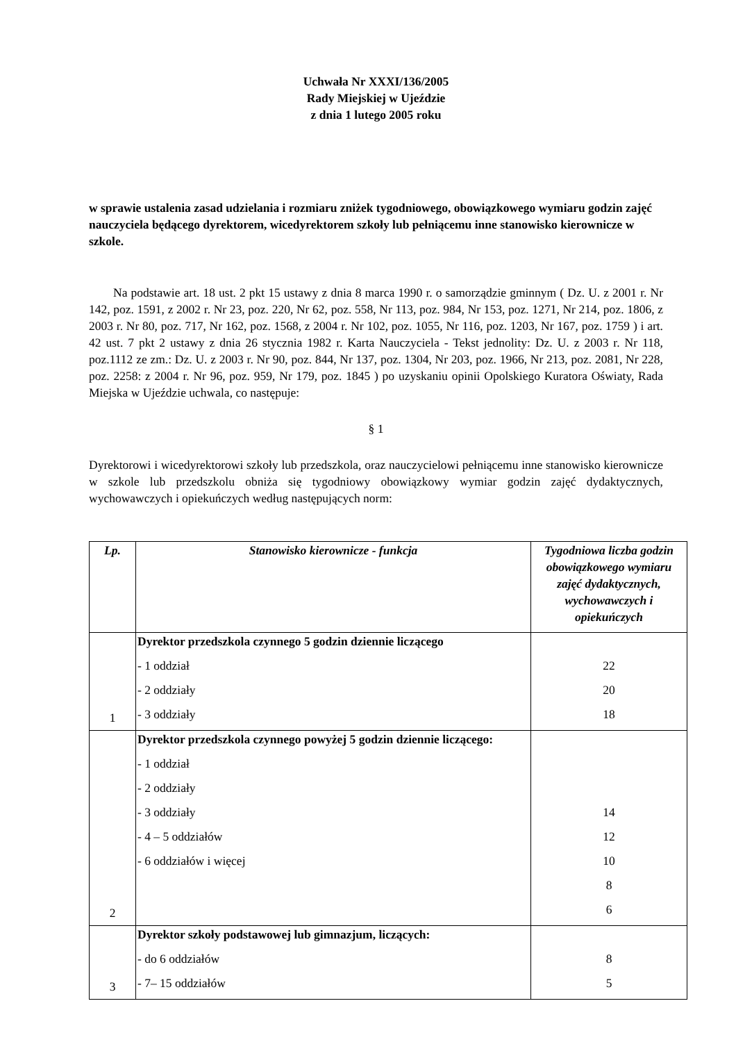Uchwała Nr XXXI/136/2005
Rady Miejskiej w Ujeździe
z dnia 1 lutego 2005 roku
w sprawie ustalenia zasad udzielania i rozmiaru zniżek tygodniowego, obowiązkowego wymiaru godzin zajęć nauczyciela będącego dyrektorem, wicedyrektorem szkoły lub pełniącemu inne stanowisko kierownicze w szkole.
  Na podstawie art. 18 ust. 2 pkt 15 ustawy z dnia 8 marca 1990 r. o samorządzie gminnym ( Dz. U. z 2001 r. Nr 142, poz. 1591, z 2002 r. Nr 23, poz. 220, Nr 62, poz. 558, Nr 113, poz. 984, Nr 153, poz. 1271, Nr 214, poz. 1806, z 2003 r. Nr 80, poz. 717, Nr 162, poz. 1568, z 2004 r. Nr 102, poz. 1055, Nr 116, poz. 1203, Nr 167, poz. 1759 ) i art. 42 ust. 7 pkt 2 ustawy z dnia 26 stycznia 1982 r. Karta Nauczyciela - Tekst jednolity: Dz. U. z 2003 r. Nr 118, poz.1112 ze zm.: Dz. U. z 2003 r. Nr 90, poz. 844, Nr 137, poz. 1304, Nr 203, poz. 1966, Nr 213, poz. 2081, Nr 228, poz. 2258: z 2004 r. Nr 96, poz. 959, Nr 179, poz. 1845 ) po uzyskaniu opinii Opolskiego Kuratora Oświaty, Rada Miejska w Ujeździe uchwala, co następuje:
§ 1
Dyrektorowi i wicedyrektorowi szkoły lub przedszkola, oraz nauczycielowi pełniącemu inne stanowisko kierownicze w szkole lub przedszkolu obniża się tygodniowy obowiązkowy wymiar godzin zajęć dydaktycznych, wychowawczych i opiekuńczych według następujących norm:
| Lp. | Stanowisko kierownicze - funkcja | Tygodniowa liczba godzin obowiązkowego wymiaru zajęć dydaktycznych, wychowawczych i opiekuńczych |
| --- | --- | --- |
| 1 | Dyrektor przedszkola czynnego 5 godzin dziennie liczącego - 1 oddział - 2 oddziały - 3 oddziały | 22 20 18 |
| 2 | Dyrektor przedszkola czynnego powyżej 5 godzin dziennie liczącego: - 1 oddział - 2 oddziały - 3 oddziały - 4 – 5 oddziałów - 6 oddziałów i więcej | 14 12 10 8 6 |
| 3 | Dyrektor szkoły podstawowej lub gimnazjum, liczących: - do 6 oddziałów - 7– 15 oddziałów | 8 5 |